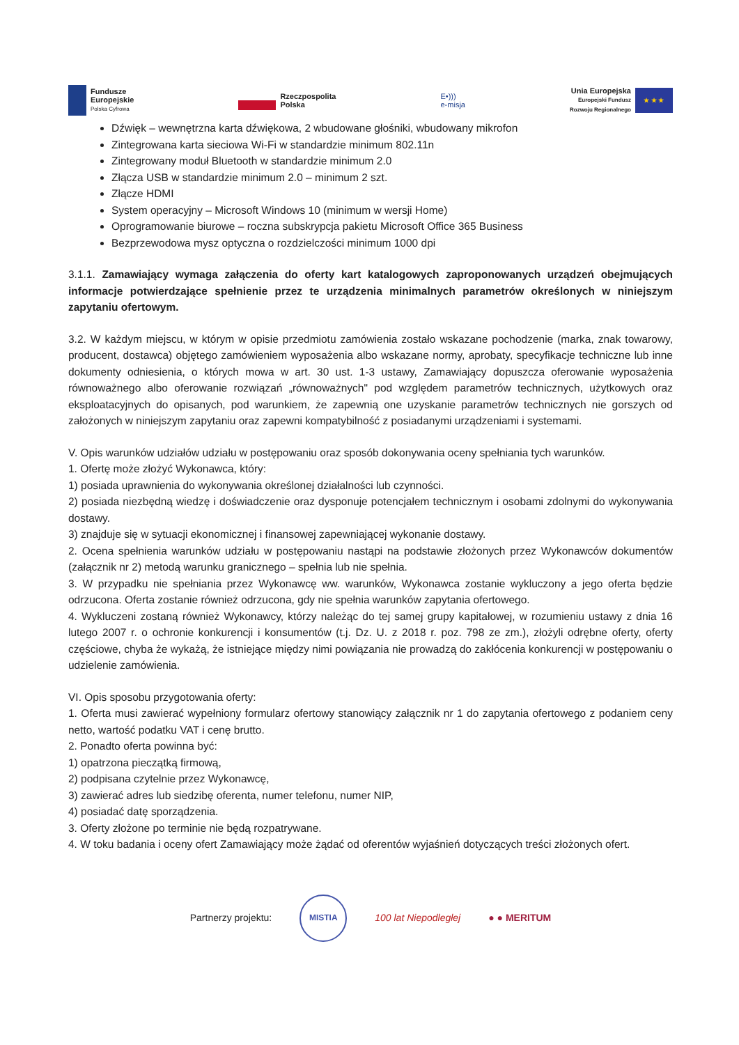Fundusze
Europejskie
Polska Cyfrowa
Rzeczpospolita
Polska
E•)))
e-misja
Unia Europejska
Europejski Fundusz
Rozwoju Regionalnego
★ ★ ★
Dźwięk – wewnętrzna karta dźwiękowa, 2 wbudowane głośniki, wbudowany mikrofon
Zintegrowana karta sieciowa Wi-Fi w standardzie minimum 802.11n
Zintegrowany moduł Bluetooth w standardzie minimum 2.0
Złącza USB w standardzie minimum 2.0 – minimum 2 szt.
Złącze HDMI
System operacyjny – Microsoft Windows 10 (minimum w wersji Home)
Oprogramowanie biurowe – roczna subskrypcja pakietu Microsoft Office 365 Business
Bezprzewodowa mysz optyczna o rozdzielczości minimum 1000 dpi
3.1.1. Zamawiający wymaga załączenia do oferty kart katalogowych zaproponowanych urządzeń obejmujących informacje potwierdzające spełnienie przez te urządzenia minimalnych parametrów określonych w niniejszym zapytaniu ofertowym.
3.2. W każdym miejscu, w którym w opisie przedmiotu zamówienia zostało wskazane pochodzenie (marka, znak towarowy, producent, dostawca) objętego zamówieniem wyposażenia albo wskazane normy, aprobaty, specyfikacje techniczne lub inne dokumenty odniesienia, o których mowa w art. 30 ust. 1-3 ustawy, Zamawiający dopuszcza oferowanie wyposażenia równoważnego albo oferowanie rozwiązań „równoważnych" pod względem parametrów technicznych, użytkowych oraz eksploatacyjnych do opisanych, pod warunkiem, że zapewnią one uzyskanie parametrów technicznych nie gorszych od założonych w niniejszym zapytaniu oraz zapewni kompatybilność z posiadanymi urządzeniami i systemami.
V. Opis warunków udziałów udziału w postępowaniu oraz sposób dokonywania oceny spełniania tych warunków.
1. Ofertę może złożyć Wykonawca, który:
1) posiada uprawnienia do wykonywania określonej działalności lub czynności.
2) posiada niezbędną wiedzę i doświadczenie oraz dysponuje potencjałem technicznym i osobami zdolnymi do wykonywania dostawy.
3) znajduje się w sytuacji ekonomicznej i finansowej zapewniającej wykonanie dostawy.
2. Ocena spełnienia warunków udziału w postępowaniu nastąpi na podstawie złożonych przez Wykonawców dokumentów (załącznik nr 2) metodą warunku granicznego – spełnia lub nie spełnia.
3. W przypadku nie spełniania przez Wykonawcę ww. warunków, Wykonawca zostanie wykluczony a jego oferta będzie odrzucona. Oferta zostanie również odrzucona, gdy nie spełnia warunków zapytania ofertowego.
4. Wykluczeni zostaną również Wykonawcy, którzy należąc do tej samej grupy kapitałowej, w rozumieniu ustawy z dnia 16 lutego 2007 r. o ochronie konkurencji i konsumentów (t.j. Dz. U. z 2018 r. poz. 798 ze zm.), złożyli odrębne oferty, oferty częściowe, chyba że wykażą, że istniejące między nimi powiązania nie prowadzą do zakłócenia konkurencji w postępowaniu o udzielenie zamówienia.
VI. Opis sposobu przygotowania oferty:
1. Oferta musi zawierać wypełniony formularz ofertowy stanowiący załącznik nr 1 do zapytania ofertowego z podaniem ceny netto, wartość podatku VAT i cenę brutto.
2. Ponadto oferta powinna być:
1) opatrzona pieczątką firmową,
2) podpisana czytelnie przez Wykonawcę,
3) zawierać adres lub siedzibę oferenta, numer telefonu, numer NIP,
4) posiadać datę sporządzenia.
3. Oferty złożone po terminie nie będą rozpatrywane.
4. W toku badania i oceny ofert Zamawiający może żądać od oferentów wyjaśnień dotyczących treści złożonych ofert.
Partnerzy projektu:
MISTIA
100 lat Niepodległej ● ● MERITUM